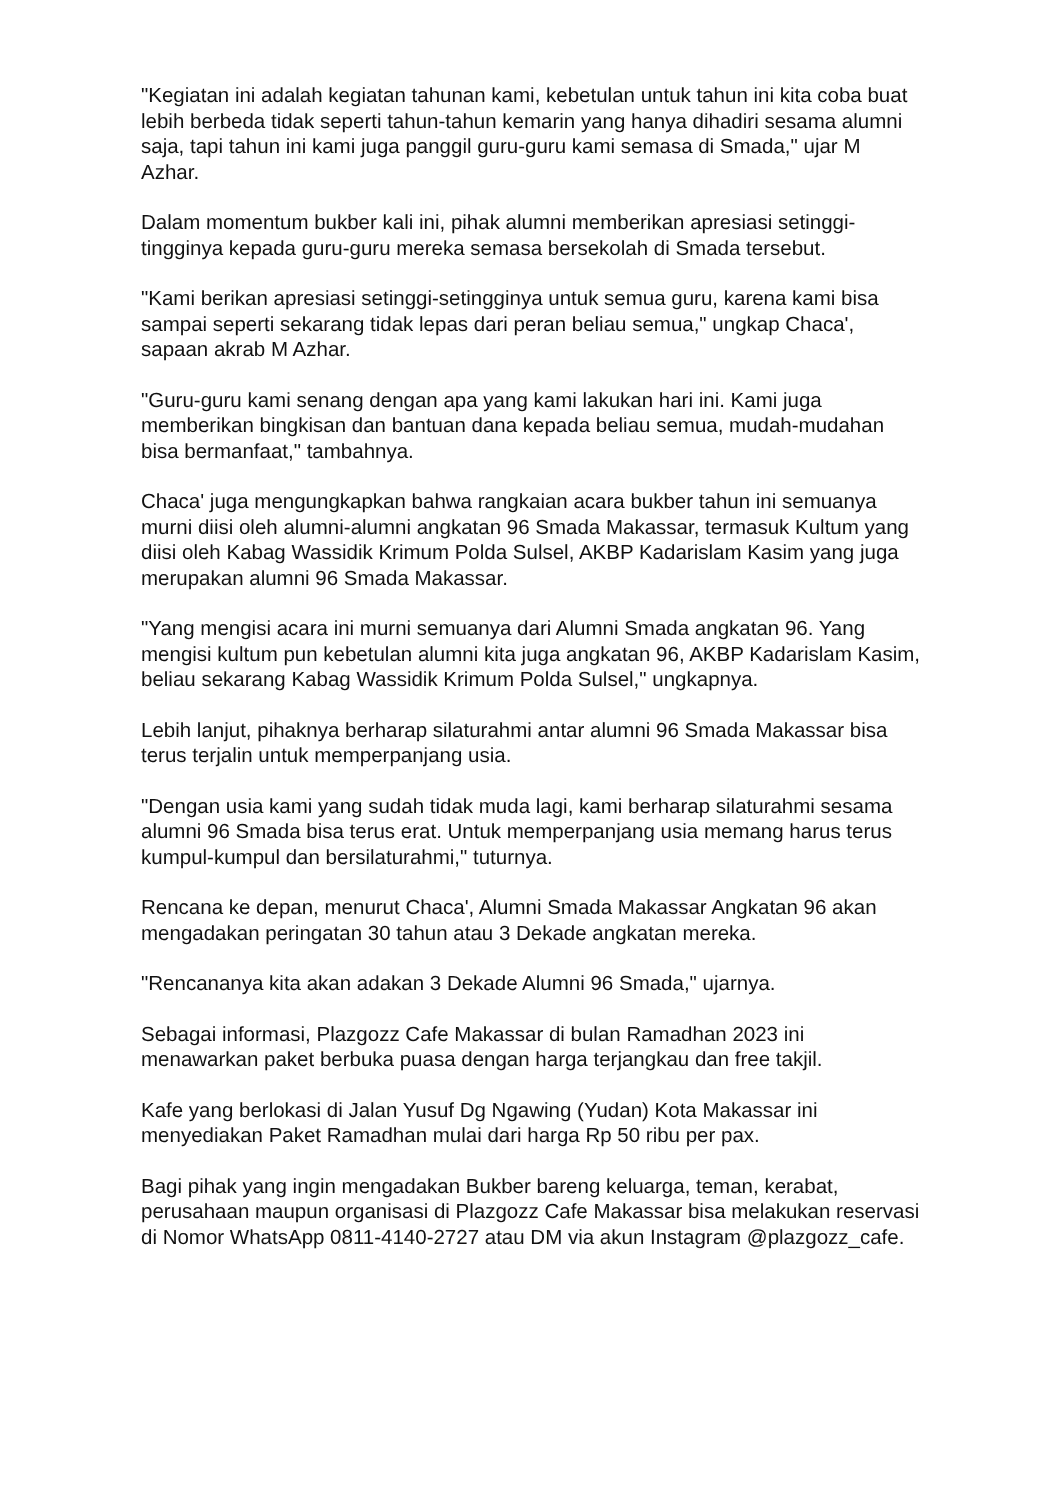"Kegiatan ini adalah kegiatan tahunan kami, kebetulan untuk tahun ini kita coba buat lebih berbeda tidak seperti tahun-tahun kemarin yang hanya dihadiri sesama alumni saja, tapi tahun ini kami juga panggil guru-guru kami semasa di Smada," ujar M Azhar.
Dalam momentum bukber kali ini, pihak alumni memberikan apresiasi setinggi-tingginya kepada guru-guru mereka semasa bersekolah di Smada tersebut.
"Kami berikan apresiasi setinggi-setingginya untuk semua guru, karena kami bisa sampai seperti sekarang tidak lepas dari peran beliau semua," ungkap Chaca', sapaan akrab M Azhar.
"Guru-guru kami senang dengan apa yang kami lakukan hari ini. Kami juga memberikan bingkisan dan bantuan dana kepada beliau semua, mudah-mudahan bisa bermanfaat," tambahnya.
Chaca' juga mengungkapkan bahwa rangkaian acara bukber tahun ini semuanya murni diisi oleh alumni-alumni angkatan 96 Smada Makassar, termasuk Kultum yang diisi oleh Kabag Wassidik Krimum Polda Sulsel, AKBP Kadarislam Kasim yang juga merupakan alumni 96 Smada Makassar.
"Yang mengisi acara ini murni semuanya dari Alumni Smada angkatan 96. Yang mengisi kultum pun kebetulan alumni kita juga angkatan 96, AKBP Kadarislam Kasim, beliau sekarang Kabag Wassidik Krimum Polda Sulsel," ungkapnya.
Lebih lanjut, pihaknya berharap silaturahmi antar alumni 96 Smada Makassar bisa terus terjalin untuk memperpanjang usia.
"Dengan usia kami yang sudah tidak muda lagi, kami berharap silaturahmi sesama alumni 96 Smada bisa terus erat. Untuk memperpanjang usia memang harus terus kumpul-kumpul dan bersilaturahmi," tuturnya.
Rencana ke depan, menurut Chaca', Alumni Smada Makassar Angkatan 96 akan mengadakan peringatan 30 tahun atau 3 Dekade angkatan mereka.
"Rencananya kita akan adakan 3 Dekade Alumni 96 Smada," ujarnya.
Sebagai informasi, Plazgozz Cafe Makassar di bulan Ramadhan 2023 ini menawarkan paket berbuka puasa dengan harga terjangkau dan free takjil.
Kafe yang berlokasi di Jalan Yusuf Dg Ngawing (Yudan) Kota Makassar ini menyediakan Paket Ramadhan mulai dari harga Rp 50 ribu per pax.
Bagi pihak yang ingin mengadakan Bukber bareng keluarga, teman, kerabat, perusahaan maupun organisasi di Plazgozz Cafe Makassar bisa melakukan reservasi di Nomor WhatsApp 0811-4140-2727 atau DM via akun Instagram @plazgozz_cafe.